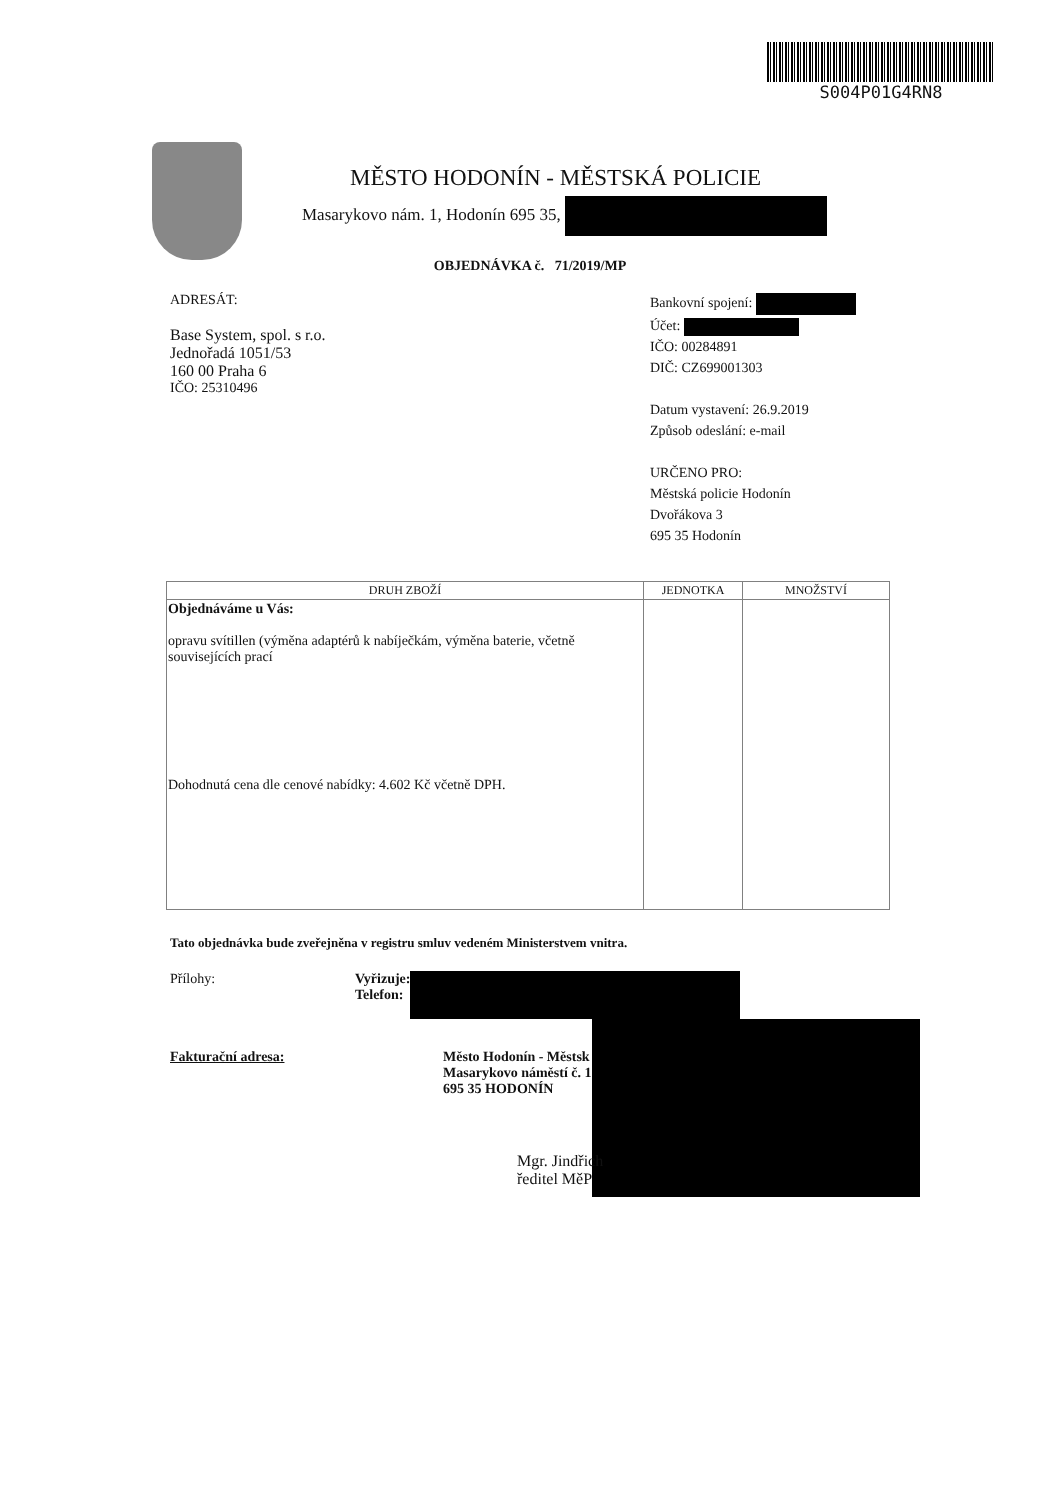S004P01G4RN8
MĚSTO HODONÍN - MĚSTSKÁ POLICIE
Masarykovo nám. 1, Hodonín 695 35,
OBJEDNÁVKA č. 71/2019/MP
ADRESÁT:
Base System, spol. s r.o.
Jednořadá 1051/53
160 00 Praha 6
IČO: 25310496
Bankovní spojení:
Účet:
IČO: 00284891
DIČ: CZ699001303
Datum vystavení: 26.9.2019
Způsob odeslání: e-mail
URČENO PRO:
Městská policie Hodonín
Dvořákova 3
695 35 Hodonín
| DRUH ZBOŽÍ | JEDNOTKA | MNOŽSTVÍ |
| --- | --- | --- |
| Objednáváme u Vás: opravu svítillen (výměna adaptérů k nabíječkám, výměna baterie, včetně souvisejících prací Dohodnutá cena dle cenové nabídky: 4.602 Kč včetně DPH. | | |
Tato objednávka bude zveřejněna v registru smluv vedeném Ministerstvem vnitra.
Přílohy: Vyřizuje:
Telefon:
Fakturační adresa: Město Hodonín - Městsk
Masarykovo náměstí č. 1
695 35 HODONÍN
Mgr. Jindřich
ředitel MěP